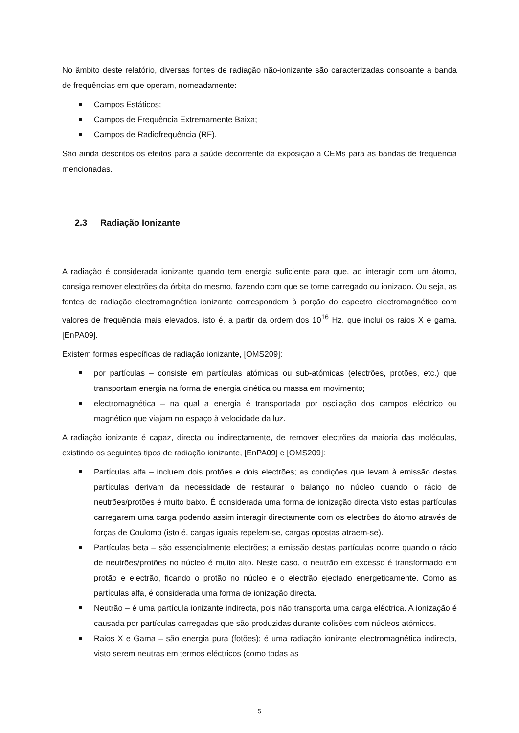No âmbito deste relatório, diversas fontes de radiação não-ionizante são caracterizadas consoante a banda de frequências em que operam, nomeadamente:
Campos Estáticos;
Campos de Frequência Extremamente Baixa;
Campos de Radiofrequência (RF).
São ainda descritos os efeitos para a saúde decorrente da exposição a CEMs para as bandas de frequência mencionadas.
2.3 Radiação Ionizante
A radiação é considerada ionizante quando tem energia suficiente para que, ao interagir com um átomo, consiga remover electrões da órbita do mesmo, fazendo com que se torne carregado ou ionizado. Ou seja, as fontes de radiação electromagnética ionizante correspondem à porção do espectro electromagnético com valores de frequência mais elevados, isto é, a partir da ordem dos 10<sup>16</sup> Hz, que inclui os raios X e gama, [EnPA09].
Existem formas específicas de radiação ionizante, [OMS209]:
por partículas – consiste em partículas atómicas ou sub-atómicas (electrões, protões, etc.) que transportam energia na forma de energia cinética ou massa em movimento;
electromagnética – na qual a energia é transportada por oscilação dos campos eléctrico ou magnético que viajam no espaço à velocidade da luz.
A radiação ionizante é capaz, directa ou indirectamente, de remover electrões da maioria das moléculas, existindo os seguintes tipos de radiação ionizante, [EnPA09] e [OMS209]:
Partículas alfa – incluem dois protões e dois electrões; as condições que levam à emissão destas partículas derivam da necessidade de restaurar o balanço no núcleo quando o rácio de neutrões/protões é muito baixo. É considerada uma forma de ionização directa visto estas partículas carregarem uma carga podendo assim interagir directamente com os electrões do átomo através de forças de Coulomb (isto é, cargas iguais repelem-se, cargas opostas atraem-se).
Partículas beta – são essencialmente electrões; a emissão destas partículas ocorre quando o rácio de neutrões/protões no núcleo é muito alto. Neste caso, o neutrão em excesso é transformado em protão e electrão, ficando o protão no núcleo e o electrão ejectado energeticamente. Como as partículas alfa, é considerada uma forma de ionização directa.
Neutrão – é uma partícula ionizante indirecta, pois não transporta uma carga eléctrica. A ionização é causada por partículas carregadas que são produzidas durante colisões com núcleos atómicos.
Raios X e Gama – são energia pura (fotões); é uma radiação ionizante electromagnética indirecta, visto serem neutras em termos eléctricos (como todas as
5